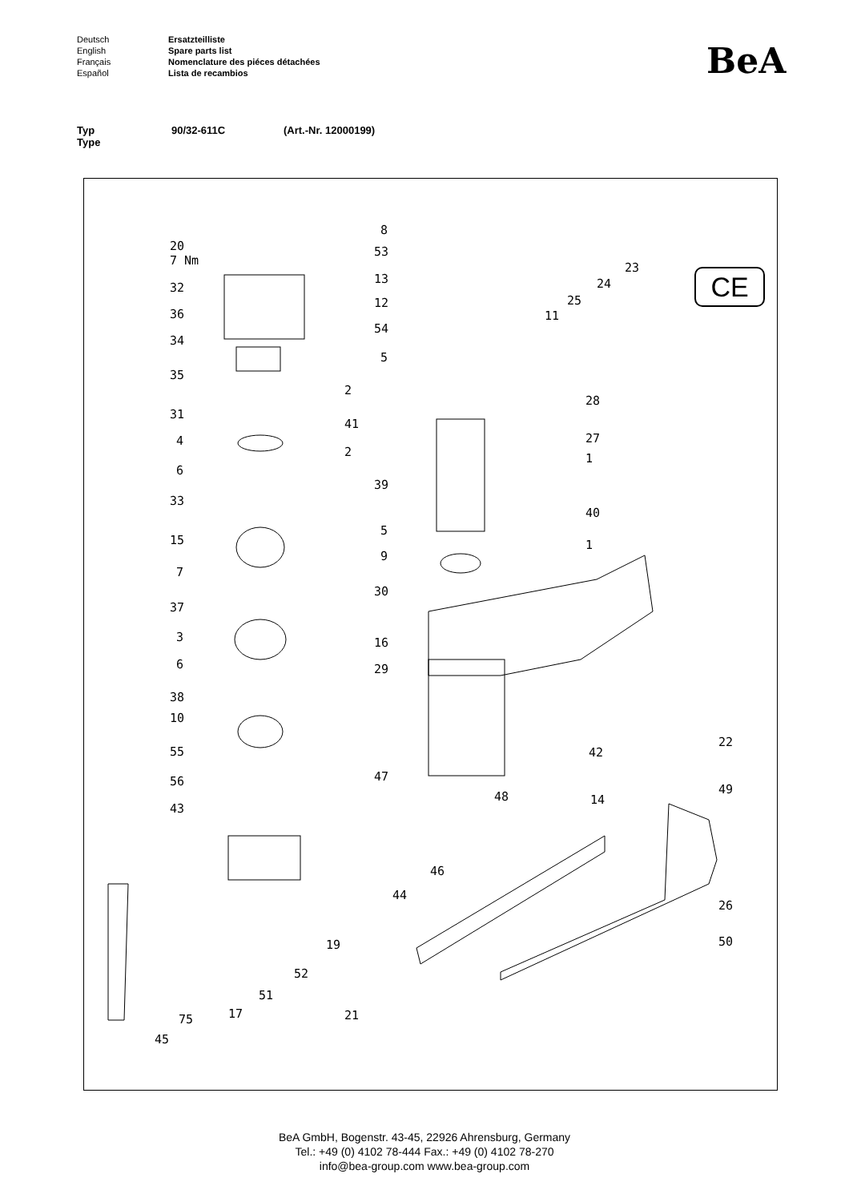Deutsch
English
Français
Español
Ersatzteilliste
Spare parts list
Nomenclature des piéces détachées
Lista de recambios
BeA
Typ
Type
90/32-611C (Art.-Nr. 12000199)
CE
20
7 Nm
32
36
34
35
31
4
6
33
15
7
37
3
6
38
10
55
56
43
2
41
2
8
53
13
12
54
5
39
5
9
30
16
29
47
48
46
44
21
23
24
25
11
28
27
1
40
1
42
22
49
14
26
50 19
52
51
17 75
45
BeA GmbH, Bogenstr. 43-45, 22926 Ahrensburg, Germany
Tel.: +49 (0) 4102 78-444 Fax.: +49 (0) 4102 78-270
info@bea-group.com www.bea-group.com